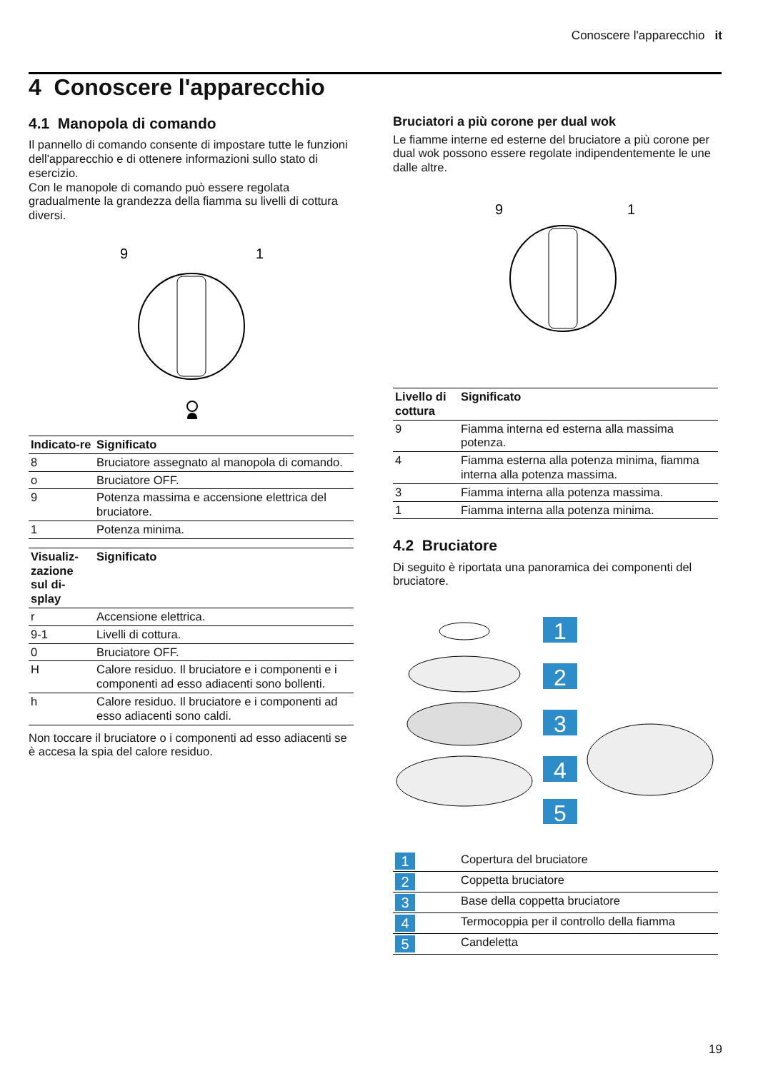Conoscere l'apparecchio it
4 Conoscere l'apparecchio
4.1 Manopola di comando
Il pannello di comando consente di impostare tutte le funzioni dell'apparecchio e di ottenere informazioni sullo stato di esercizio.
Con le manopole di comando può essere regolata gradualmente la grandezza della fiamma su livelli di cottura diversi.
9
1
| Indicato-re | Significato |
| --- | --- |
| 8 | Bruciatore assegnato al manopola di comando. |
| o | Bruciatore OFF. |
| 9 | Potenza massima e accensione elettrica del bruciatore. |
| 1 | Potenza minima. |
| Visualiz-zazione sul di-splay | Significato |
| --- | --- |
| r | Accensione elettrica. |
| 9-1 | Livelli di cottura. |
| 0 | Bruciatore OFF. |
| H | Calore residuo. Il bruciatore e i componenti e i componenti ad esso adiacenti sono bollenti. |
| h | Calore residuo. Il bruciatore e i componenti ad esso adiacenti sono caldi. |
Non toccare il bruciatore o i componenti ad esso adiacenti se è accesa la spia del calore residuo.
Bruciatori a più corone per dual wok
Le fiamme interne ed esterne del bruciatore a più corone per dual wok possono essere regolate indipendentemente le une dalle altre.
9
1
| Livello di cottura | Significato |
| --- | --- |
| 9 | Fiamma interna ed esterna alla massima potenza. |
| 4 | Fiamma esterna alla potenza minima, fiamma interna alla potenza massima. |
| 3 | Fiamma interna alla potenza massima. |
| 1 | Fiamma interna alla potenza minima. |
4.2 Bruciatore
Di seguito è riportata una panoramica dei componenti del bruciatore.
1
2
3
4
5
| 1 | Copertura del bruciatore |
| 2 | Coppetta bruciatore |
| 3 | Base della coppetta bruciatore |
| 4 | Termocoppia per il controllo della fiamma |
| 5 | Candeletta |
19